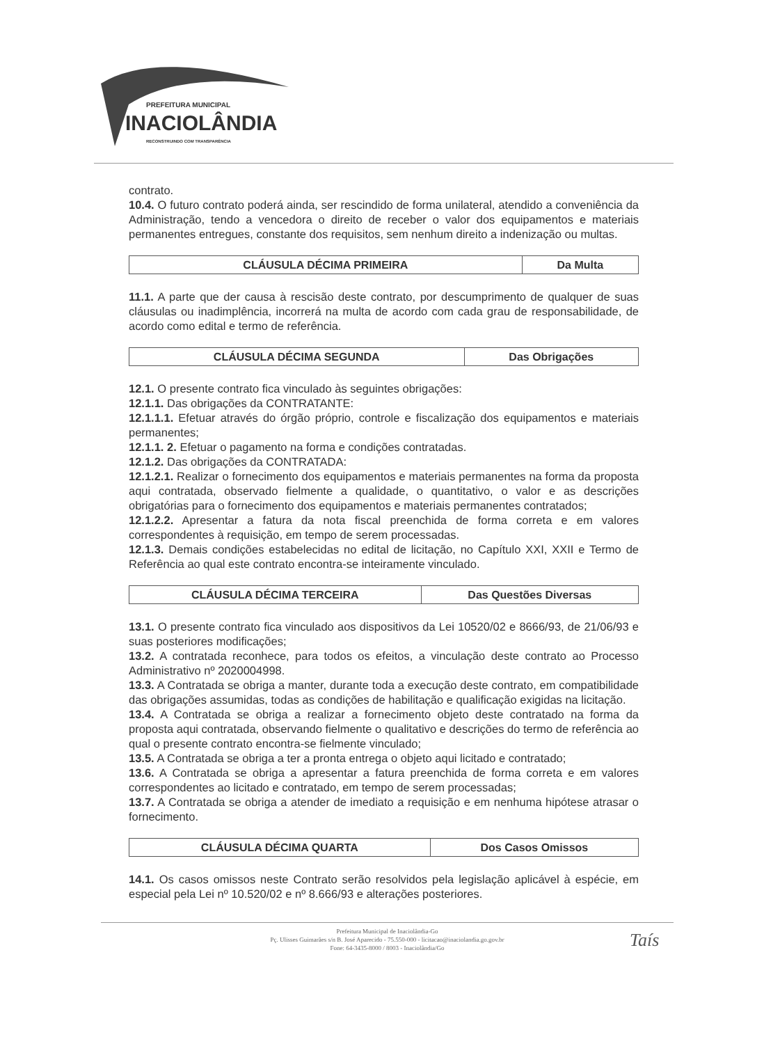PREFEITURA MUNICIPAL
INACIOLÂNDIA
RECONSTRUINDO COM TRANSPARÊNCIA
contrato.
10.4. O futuro contrato poderá ainda, ser rescindido de forma unilateral, atendido a conveniência da Administração, tendo a vencedora o direito de receber o valor dos equipamentos e materiais permanentes entregues, constante dos requisitos, sem nenhum direito a indenização ou multas.
| CLÁUSULA DÉCIMA PRIMEIRA | Da Multa |
11.1. A parte que der causa à rescisão deste contrato, por descumprimento de qualquer de suas cláusulas ou inadimplência, incorrerá na multa de acordo com cada grau de responsabilidade, de acordo como edital e termo de referência.
| CLÁUSULA DÉCIMA SEGUNDA | Das Obrigações |
12.1. O presente contrato fica vinculado às seguintes obrigações:
12.1.1. Das obrigações da CONTRATANTE:
12.1.1.1. Efetuar através do órgão próprio, controle e fiscalização dos equipamentos e materiais permanentes;
12.1.1. 2. Efetuar o pagamento na forma e condições contratadas.
12.1.2. Das obrigações da CONTRATADA:
12.1.2.1. Realizar o fornecimento dos equipamentos e materiais permanentes na forma da proposta aqui contratada, observado fielmente a qualidade, o quantitativo, o valor e as descrições obrigatórias para o fornecimento dos equipamentos e materiais permanentes contratados;
12.1.2.2. Apresentar a fatura da nota fiscal preenchida de forma correta e em valores correspondentes à requisição, em tempo de serem processadas.
12.1.3. Demais condições estabelecidas no edital de licitação, no Capítulo XXI, XXII e Termo de Referência ao qual este contrato encontra-se inteiramente vinculado.
| CLÁUSULA DÉCIMA TERCEIRA | Das Questões Diversas |
13.1. O presente contrato fica vinculado aos dispositivos da Lei 10520/02 e 8666/93, de 21/06/93 e suas posteriores modificações;
13.2. A contratada reconhece, para todos os efeitos, a vinculação deste contrato ao Processo Administrativo nº 2020004998.
13.3. A Contratada se obriga a manter, durante toda a execução deste contrato, em compatibilidade das obrigações assumidas, todas as condições de habilitação e qualificação exigidas na licitação.
13.4. A Contratada se obriga a realizar a fornecimento objeto deste contratado na forma da proposta aqui contratada, observando fielmente o qualitativo e descrições do termo de referência ao qual o presente contrato encontra-se fielmente vinculado;
13.5. A Contratada se obriga a ter a pronta entrega o objeto aqui licitado e contratado;
13.6. A Contratada se obriga a apresentar a fatura preenchida de forma correta e em valores correspondentes ao licitado e contratado, em tempo de serem processadas;
13.7. A Contratada se obriga a atender de imediato a requisição e em nenhuma hipótese atrasar o fornecimento.
| CLÁUSULA DÉCIMA QUARTA | Dos Casos Omissos |
14.1. Os casos omissos neste Contrato serão resolvidos pela legislação aplicável à espécie, em especial pela Lei nº 10.520/02 e nº 8.666/93 e alterações posteriores.
Prefeitura Municipal de Inaciolândia-Go
Pç. Ulisses Guimarães s/n B. José Aparecido - 75.550-000 - licitacao@inaciolandia.go.gov.br
Fone: 64-3435-8000 / 8003 - Inaciolândia/Go
Taís